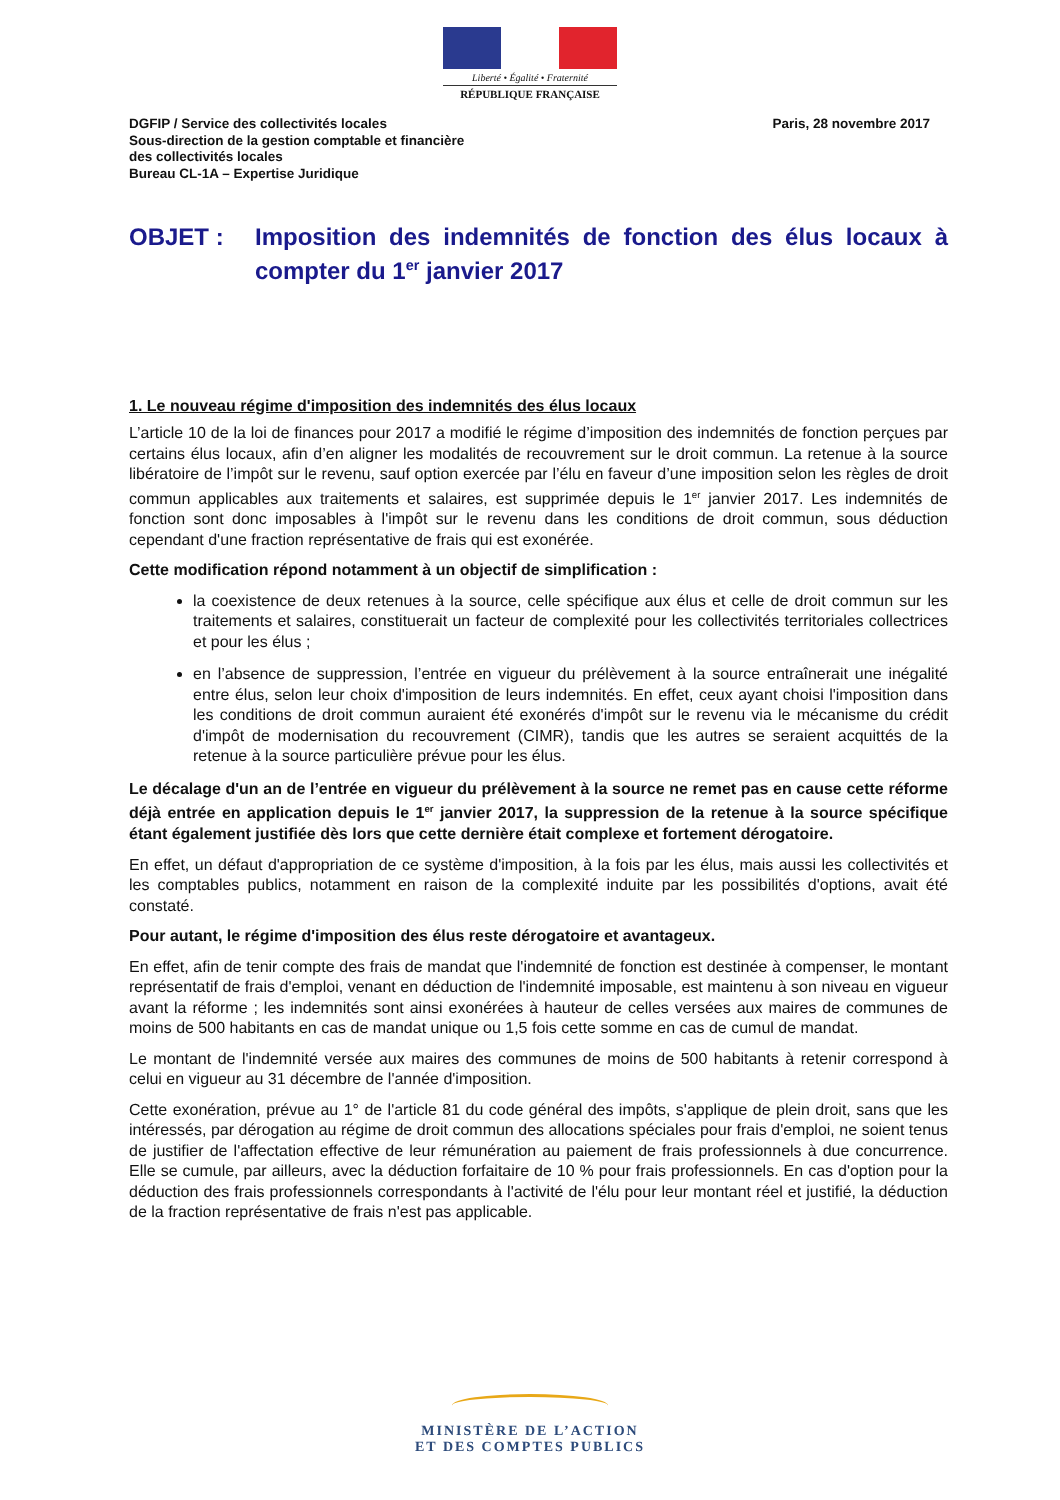Liberté • Égalité • Fraternité
RÉPUBLIQUE FRANÇAISE
DGFIP / Service des collectivités locales
Sous-direction de la gestion comptable et financière
des collectivités locales
Bureau CL-1A – Expertise Juridique
Paris, 28 novembre 2017
OBJET : Imposition des indemnités de fonction des élus locaux à compter du 1<sup>er</sup> janvier 2017
1. Le nouveau régime d'imposition des indemnités des élus locaux
L’article 10 de la loi de finances pour 2017 a modifié le régime d’imposition des indemnités de fonction perçues par certains élus locaux, afin d’en aligner les modalités de recouvrement sur le droit commun. La retenue à la source libératoire de l’impôt sur le revenu, sauf option exercée par l’élu en faveur d’une imposition selon les règles de droit commun applicables aux traitements et salaires, est supprimée depuis le 1<sup>er</sup> janvier 2017. Les indemnités de fonction sont donc imposables à l'impôt sur le revenu dans les conditions de droit commun, sous déduction cependant d'une fraction représentative de frais qui est exonérée.
Cette modification répond notamment à un objectif de simplification :
la coexistence de deux retenues à la source, celle spécifique aux élus et celle de droit commun sur les traitements et salaires, constituerait un facteur de complexité pour les collectivités territoriales collectrices et pour les élus ;
en l’absence de suppression, l’entrée en vigueur du prélèvement à la source entraînerait une inégalité entre élus, selon leur choix d'imposition de leurs indemnités. En effet, ceux ayant choisi l'imposition dans les conditions de droit commun auraient été exonérés d'impôt sur le revenu via le mécanisme du crédit d'impôt de modernisation du recouvrement (CIMR), tandis que les autres se seraient acquittés de la retenue à la source particulière prévue pour les élus.
Le décalage d'un an de l’entrée en vigueur du prélèvement à la source ne remet pas en cause cette réforme déjà entrée en application depuis le 1<sup>er</sup> janvier 2017, la suppression de la retenue à la source spécifique étant également justifiée dès lors que cette dernière était complexe et fortement dérogatoire.
En effet, un défaut d'appropriation de ce système d'imposition, à la fois par les élus, mais aussi les collectivités et les comptables publics, notamment en raison de la complexité induite par les possibilités d'options, avait été constaté.
Pour autant, le régime d'imposition des élus reste dérogatoire et avantageux.
En effet, afin de tenir compte des frais de mandat que l'indemnité de fonction est destinée à compenser, le montant représentatif de frais d'emploi, venant en déduction de l'indemnité imposable, est maintenu à son niveau en vigueur avant la réforme ; les indemnités sont ainsi exonérées à hauteur de celles versées aux maires de communes de moins de 500 habitants en cas de mandat unique ou 1,5 fois cette somme en cas de cumul de mandat.
Le montant de l'indemnité versée aux maires des communes de moins de 500 habitants à retenir correspond à celui en vigueur au 31 décembre de l'année d'imposition.
Cette exonération, prévue au 1° de l'article 81 du code général des impôts, s'applique de plein droit, sans que les intéressés, par dérogation au régime de droit commun des allocations spéciales pour frais d'emploi, ne soient tenus de justifier de l'affectation effective de leur rémunération au paiement de frais professionnels à due concurrence. Elle se cumule, par ailleurs, avec la déduction forfaitaire de 10 % pour frais professionnels. En cas d'option pour la déduction des frais professionnels correspondants à l'activité de l'élu pour leur montant réel et justifié, la déduction de la fraction représentative de frais n'est pas applicable.
MINISTÈRE DE L’ACTION
ET DES COMPTES PUBLICS